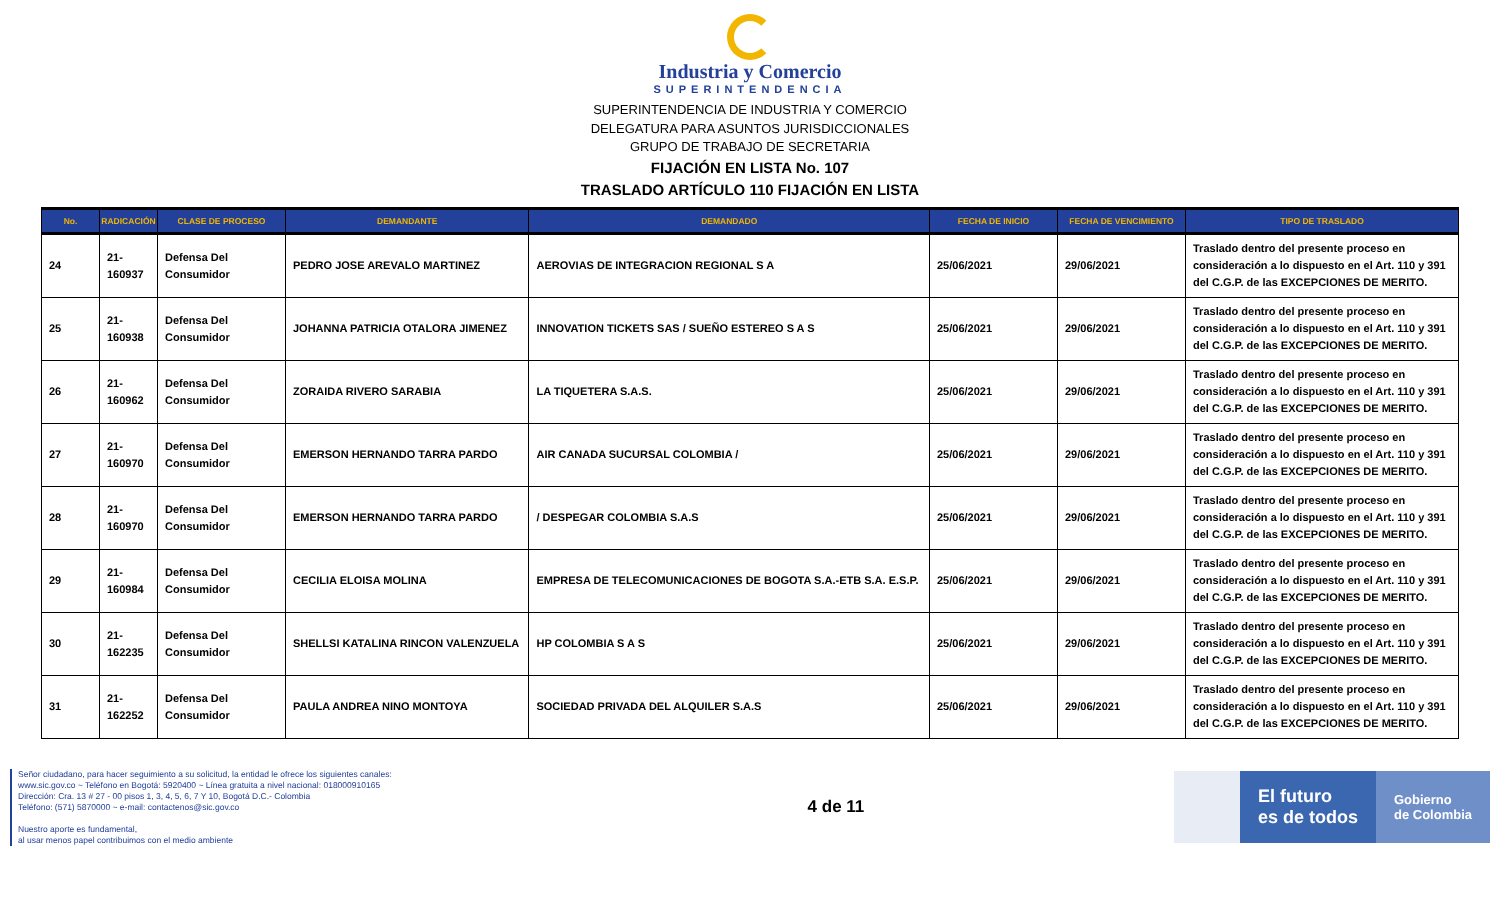Industria y Comercio
SUPERINTENDENCIA
SUPERINTENDENCIA DE INDUSTRIA Y COMERCIO
DELEGATURA PARA ASUNTOS JURISDICCIONALES
GRUPO DE TRABAJO DE SECRETARIA
FIJACIÓN EN LISTA No. 107
TRASLADO ARTÍCULO 110 FIJACIÓN EN LISTA
| No. | RADICACIÓN | CLASE DE PROCESO | DEMANDANTE | DEMANDADO | FECHA DE INICIO | FECHA DE VENCIMIENTO | TIPO DE TRASLADO |
| --- | --- | --- | --- | --- | --- | --- | --- |
| 24 | 21-160937 | Defensa Del Consumidor | PEDRO JOSE AREVALO MARTINEZ | AEROVIAS DE INTEGRACION REGIONAL S A | 25/06/2021 | 29/06/2021 | Traslado dentro del presente proceso en consideración a lo dispuesto en el Art. 110 y 391 del C.G.P. de las EXCEPCIONES DE MERITO. |
| 25 | 21-160938 | Defensa Del Consumidor | JOHANNA PATRICIA OTALORA JIMENEZ | INNOVATION TICKETS SAS / SUEÑO ESTEREO S A S | 25/06/2021 | 29/06/2021 | Traslado dentro del presente proceso en consideración a lo dispuesto en el Art. 110 y 391 del C.G.P. de las EXCEPCIONES DE MERITO. |
| 26 | 21-160962 | Defensa Del Consumidor | ZORAIDA RIVERO SARABIA | LA TIQUETERA S.A.S. | 25/06/2021 | 29/06/2021 | Traslado dentro del presente proceso en consideración a lo dispuesto en el Art. 110 y 391 del C.G.P. de las EXCEPCIONES DE MERITO. |
| 27 | 21-160970 | Defensa Del Consumidor | EMERSON HERNANDO TARRA PARDO | AIR CANADA SUCURSAL COLOMBIA / | 25/06/2021 | 29/06/2021 | Traslado dentro del presente proceso en consideración a lo dispuesto en el Art. 110 y 391 del C.G.P. de las EXCEPCIONES DE MERITO. |
| 28 | 21-160970 | Defensa Del Consumidor | EMERSON HERNANDO TARRA PARDO | / DESPEGAR COLOMBIA S.A.S | 25/06/2021 | 29/06/2021 | Traslado dentro del presente proceso en consideración a lo dispuesto en el Art. 110 y 391 del C.G.P. de las EXCEPCIONES DE MERITO. |
| 29 | 21-160984 | Defensa Del Consumidor | CECILIA ELOISA MOLINA | EMPRESA DE TELECOMUNICACIONES DE BOGOTA S.A.-ETB S.A. E.S.P. | 25/06/2021 | 29/06/2021 | Traslado dentro del presente proceso en consideración a lo dispuesto en el Art. 110 y 391 del C.G.P. de las EXCEPCIONES DE MERITO. |
| 30 | 21-162235 | Defensa Del Consumidor | SHELLSI KATALINA RINCON VALENZUELA | HP COLOMBIA S A S | 25/06/2021 | 29/06/2021 | Traslado dentro del presente proceso en consideración a lo dispuesto en el Art. 110 y 391 del C.G.P. de las EXCEPCIONES DE MERITO. |
| 31 | 21-162252 | Defensa Del Consumidor | PAULA ANDREA NINO MONTOYA | SOCIEDAD PRIVADA DEL ALQUILER S.A.S | 25/06/2021 | 29/06/2021 | Traslado dentro del presente proceso en consideración a lo dispuesto en el Art. 110 y 391 del C.G.P. de las EXCEPCIONES DE MERITO. |
Señor ciudadano, para hacer seguimiento a su solicitud, la entidad le ofrece los siguientes canales:
www.sic.gov.co ~ Teléfono en Bogotá: 5920400 ~ Línea gratuita a nivel nacional: 018000910165
Dirección: Cra. 13 # 27 - 00 pisos 1, 3, 4, 5, 6, 7 Y 10, Bogotá D.C.- Colombia
Teléfono: (571) 5870000 ~ e-mail: contactenos@sic.gov.co
Nuestro aporte es fundamental,
al usar menos papel contribuimos con el medio ambiente
4 de 11
El futuro
es de todos
Gobierno
de Colombia